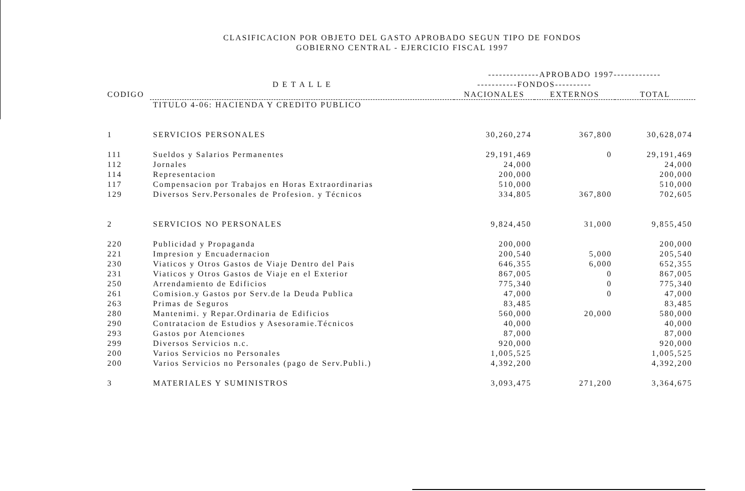CLASIFICACION POR OBJETO DEL GASTO APROBADO SEGUN TIPO DE FONDOS
GOBIERNO CENTRAL - EJERCICIO FISCAL 1997
| | | --------------APROBADO 1997------------- | | |
| --- | --- | --- | --- | --- |
| | D E T A L L E | -----------FONDOS---------- | | |
| CODIGO | | NACIONALES | EXTERNOS | TOTAL |
| | TITULO 4-06: HACIENDA Y CREDITO PUBLICO | | | |
| 1 | SERVICIOS PERSONALES | 30,260,274 | 367,800 | 30,628,074 |
| 111 | Sueldos y Salarios Permanentes | 29,191,469 | 0 | 29,191,469 |
| 112 | Jornales | 24,000 | | 24,000 |
| 114 | Representacion | 200,000 | | 200,000 |
| 117 | Compensacion por Trabajos en Horas Extraordinarias | 510,000 | | 510,000 |
| 129 | Diversos Serv.Personales de Profesion. y Técnicos | 334,805 | 367,800 | 702,605 |
| 2 | SERVICIOS NO PERSONALES | 9,824,450 | 31,000 | 9,855,450 |
| 220 | Publicidad y Propaganda | 200,000 | | 200,000 |
| 221 | Impresion y Encuadernacion | 200,540 | 5,000 | 205,540 |
| 230 | Viaticos y Otros Gastos de Viaje Dentro del Pais | 646,355 | 6,000 | 652,355 |
| 231 | Viaticos y Otros Gastos de Viaje en el Exterior | 867,005 | 0 | 867,005 |
| 250 | Arrendamiento de Edificios | 775,340 | 0 | 775,340 |
| 261 | Comision.y Gastos por Serv.de la Deuda Publica | 47,000 | 0 | 47,000 |
| 263 | Primas de Seguros | 83,485 | | 83,485 |
| 280 | Mantenimi. y Repar.Ordinaria de Edificios | 560,000 | 20,000 | 580,000 |
| 290 | Contratacion de Estudios y Asesoramie.Técnicos | 40,000 | | 40,000 |
| 293 | Gastos por Atenciones | 87,000 | | 87,000 |
| 299 | Diversos Servicios n.c. | 920,000 | | 920,000 |
| 200 | Varios Servicios no Personales | 1,005,525 | | 1,005,525 |
| 200 | Varios Servicios no Personales (pago de Serv.Publi.) | 4,392,200 | | 4,392,200 |
| 3 | MATERIALES Y SUMINISTROS | 3,093,475 | 271,200 | 3,364,675 |